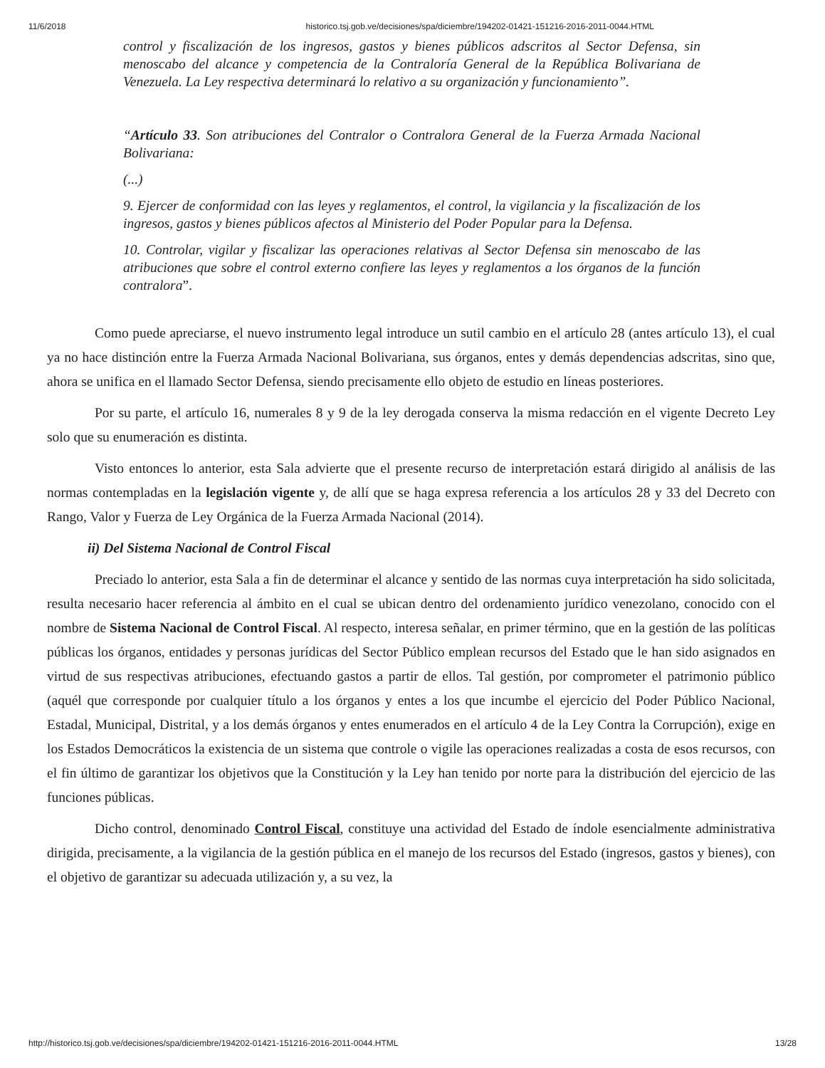11/6/2018 historico.tsj.gob.ve/decisiones/spa/diciembre/194202-01421-151216-2016-2011-0044.HTML
control y fiscalización de los ingresos, gastos y bienes públicos adscritos al Sector Defensa, sin menoscabo del alcance y competencia de la Contraloría General de la República Bolivariana de Venezuela. La Ley respectiva determinará lo relativo a su organización y funcionamiento”.
“Artículo 33. Son atribuciones del Contralor o Contralora General de la Fuerza Armada Nacional Bolivariana:
(...)
9. Ejercer de conformidad con las leyes y reglamentos, el control, la vigilancia y la fiscalización de los ingresos, gastos y bienes públicos afectos al Ministerio del Poder Popular para la Defensa.
10. Controlar, vigilar y fiscalizar las operaciones relativas al Sector Defensa sin menoscabo de las atribuciones que sobre el control externo confiere las leyes y reglamentos a los órganos de la función contralora”.
Como puede apreciarse, el nuevo instrumento legal introduce un sutil cambio en el artículo 28 (antes artículo 13), el cual ya no hace distinción entre la Fuerza Armada Nacional Bolivariana, sus órganos, entes y demás dependencias adscritas, sino que, ahora se unifica en el llamado Sector Defensa, siendo precisamente ello objeto de estudio en líneas posteriores.
Por su parte, el artículo 16, numerales 8 y 9 de la ley derogada conserva la misma redacción en el vigente Decreto Ley solo que su enumeración es distinta.
Visto entonces lo anterior, esta Sala advierte que el presente recurso de interpretación estará dirigido al análisis de las normas contempladas en la legislación vigente y, de allí que se haga expresa referencia a los artículos 28 y 33 del Decreto con Rango, Valor y Fuerza de Ley Orgánica de la Fuerza Armada Nacional (2014).
ii) Del Sistema Nacional de Control Fiscal
Preciado lo anterior, esta Sala a fin de determinar el alcance y sentido de las normas cuya interpretación ha sido solicitada, resulta necesario hacer referencia al ámbito en el cual se ubican dentro del ordenamiento jurídico venezolano, conocido con el nombre de Sistema Nacional de Control Fiscal. Al respecto, interesa señalar, en primer término, que en la gestión de las políticas públicas los órganos, entidades y personas jurídicas del Sector Público emplean recursos del Estado que le han sido asignados en virtud de sus respectivas atribuciones, efectuando gastos a partir de ellos. Tal gestión, por comprometer el patrimonio público (aquél que corresponde por cualquier título a los órganos y entes a los que incumbe el ejercicio del Poder Público Nacional, Estadal, Municipal, Distrital, y a los demás órganos y entes enumerados en el artículo 4 de la Ley Contra la Corrupción), exige en los Estados Democráticos la existencia de un sistema que controle o vigile las operaciones realizadas a costa de esos recursos, con el fin último de garantizar los objetivos que la Constitución y la Ley han tenido por norte para la distribución del ejercicio de las funciones públicas.
Dicho control, denominado Control Fiscal, constituye una actividad del Estado de índole esencialmente administrativa dirigida, precisamente, a la vigilancia de la gestión pública en el manejo de los recursos del Estado (ingresos, gastos y bienes), con el objetivo de garantizar su adecuada utilización y, a su vez, la
http://historico.tsj.gob.ve/decisiones/spa/diciembre/194202-01421-151216-2016-2011-0044.HTML 13/28